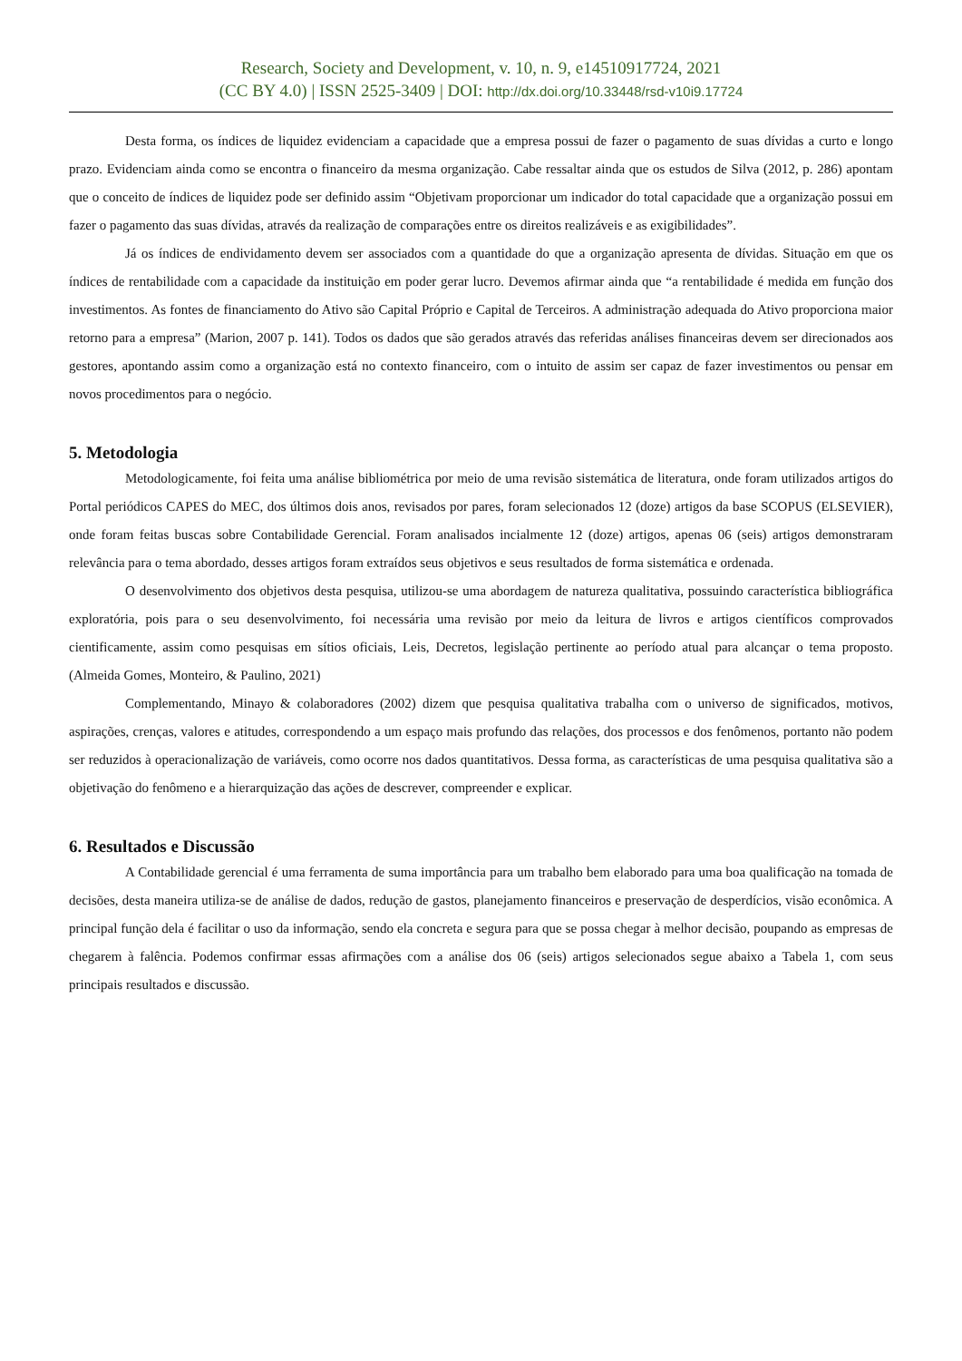Research, Society and Development, v. 10, n. 9, e14510917724, 2021
(CC BY 4.0) | ISSN 2525-3409 | DOI: http://dx.doi.org/10.33448/rsd-v10i9.17724
Desta forma, os índices de liquidez evidenciam a capacidade que a empresa possui de fazer o pagamento de suas dívidas a curto e longo prazo. Evidenciam ainda como se encontra o financeiro da mesma organização. Cabe ressaltar ainda que os estudos de Silva (2012, p. 286) apontam que o conceito de índices de liquidez pode ser definido assim “Objetivam proporcionar um indicador do total capacidade que a organização possui em fazer o pagamento das suas dívidas, através da realização de comparações entre os direitos realizáveis e as exigibilidades”.
Já os índices de endividamento devem ser associados com a quantidade do que a organização apresenta de dívidas. Situação em que os índices de rentabilidade com a capacidade da instituição em poder gerar lucro. Devemos afirmar ainda que “a rentabilidade é medida em função dos investimentos. As fontes de financiamento do Ativo são Capital Próprio e Capital de Terceiros. A administração adequada do Ativo proporciona maior retorno para a empresa” (Marion, 2007 p. 141). Todos os dados que são gerados através das referidas análises financeiras devem ser direcionados aos gestores, apontando assim como a organização está no contexto financeiro, com o intuito de assim ser capaz de fazer investimentos ou pensar em novos procedimentos para o negócio.
5. Metodologia
Metodologicamente, foi feita uma análise bibliométrica por meio de uma revisão sistemática de literatura, onde foram utilizados artigos do Portal periódicos CAPES do MEC, dos últimos dois anos, revisados por pares, foram selecionados 12 (doze) artigos da base SCOPUS (ELSEVIER), onde foram feitas buscas sobre Contabilidade Gerencial. Foram analisados incialmente 12 (doze) artigos, apenas 06 (seis) artigos demonstraram relevância para o tema abordado, desses artigos foram extraídos seus objetivos e seus resultados de forma sistemática e ordenada.
O desenvolvimento dos objetivos desta pesquisa, utilizou-se uma abordagem de natureza qualitativa, possuindo característica bibliográfica exploratória, pois para o seu desenvolvimento, foi necessária uma revisão por meio da leitura de livros e artigos científicos comprovados cientificamente, assim como pesquisas em sítios oficiais, Leis, Decretos, legislação pertinente ao período atual para alcançar o tema proposto. (Almeida Gomes, Monteiro, & Paulino, 2021)
Complementando, Minayo & colaboradores (2002) dizem que pesquisa qualitativa trabalha com o universo de significados, motivos, aspirações, crenças, valores e atitudes, correspondendo a um espaço mais profundo das relações, dos processos e dos fenômenos, portanto não podem ser reduzidos à operacionalização de variáveis, como ocorre nos dados quantitativos. Dessa forma, as características de uma pesquisa qualitativa são a objetivação do fenômeno e a hierarquização das ações de descrever, compreender e explicar.
6. Resultados e Discussão
A Contabilidade gerencial é uma ferramenta de suma importância para um trabalho bem elaborado para uma boa qualificação na tomada de decisões, desta maneira utiliza-se de análise de dados, redução de gastos, planejamento financeiros e preservação de desperdícios, visão econômica. A principal função dela é facilitar o uso da informação, sendo ela concreta e segura para que se possa chegar à melhor decisão, poupando as empresas de chegarem à falência. Podemos confirmar essas afirmações com a análise dos 06 (seis) artigos selecionados segue abaixo a Tabela 1, com seus principais resultados e discussão.